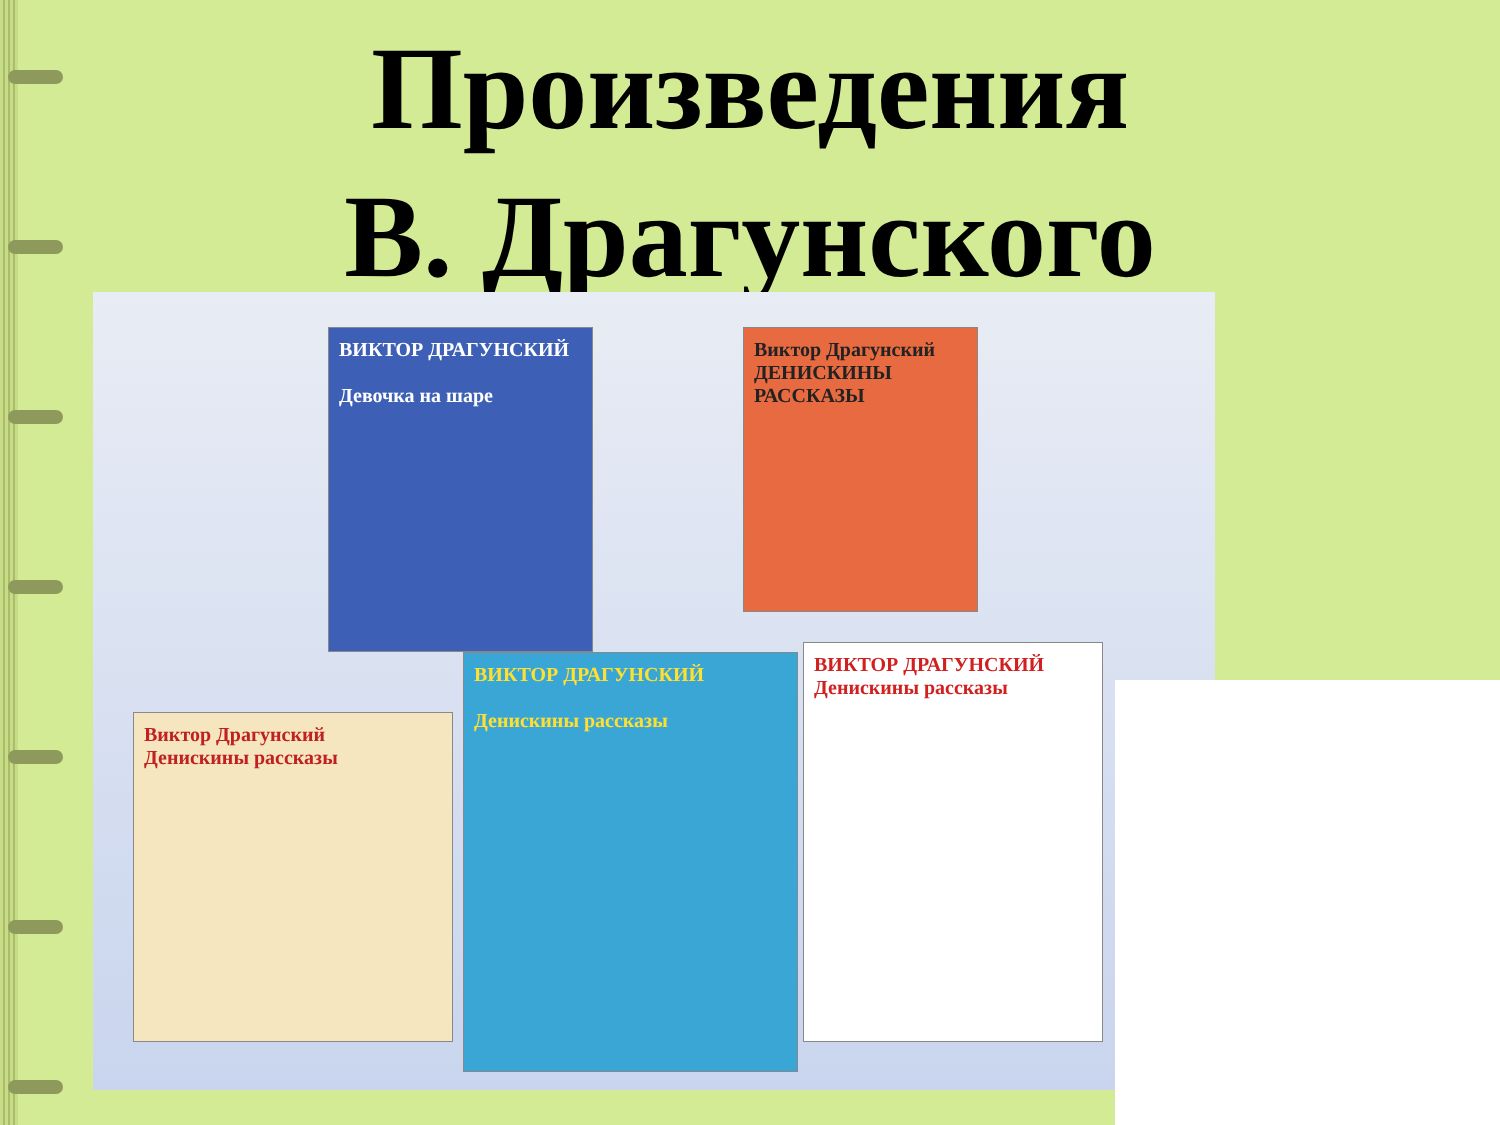Произведения
В. Драгунского
ВИКТОР ДРАГУНСКИЙ
Девочка на шаре
Виктор Драгунский
ДЕНИСКИНЫ РАССКАЗЫ
ВИКТОР ДРАГУНСКИЙ
Денискины рассказы
ВИКТОР ДРАГУНСКИЙ
Денискины рассказы
Виктор Драгунский
Денискины рассказы